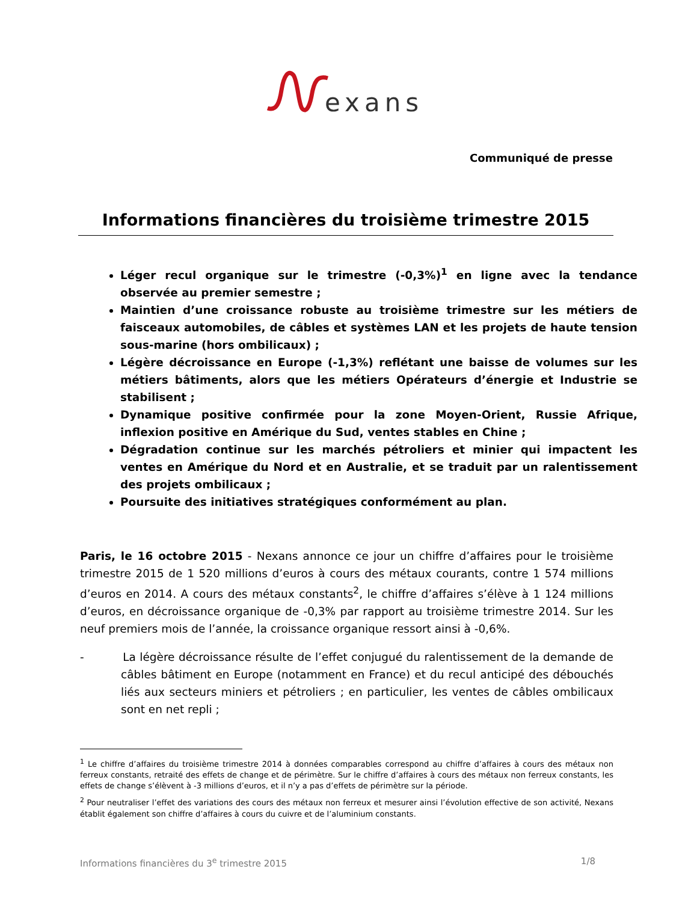exans
Communiqué de presse
Informations financières du troisième trimestre 2015
Léger recul organique sur le trimestre (-0,3%)<sup>1</sup> en ligne avec la tendance observée au premier semestre ;
Maintien d’une croissance robuste au troisième trimestre sur les métiers de faisceaux automobiles, de câbles et systèmes LAN et les projets de haute tension sous-marine (hors ombilicaux) ;
Légère décroissance en Europe (-1,3%) reflétant une baisse de volumes sur les métiers bâtiments, alors que les métiers Opérateurs d’énergie et Industrie se stabilisent ;
Dynamique positive confirmée pour la zone Moyen-Orient, Russie Afrique, inflexion positive en Amérique du Sud, ventes stables en Chine ;
Dégradation continue sur les marchés pétroliers et minier qui impactent les ventes en Amérique du Nord et en Australie, et se traduit par un ralentissement des projets ombilicaux ;
Poursuite des initiatives stratégiques conformément au plan.
Paris, le 16 octobre 2015 - Nexans annonce ce jour un chiffre d’affaires pour le troisième trimestre 2015 de 1 520 millions d’euros à cours des métaux courants, contre 1 574 millions d’euros en 2014. A cours des métaux constants<sup>2</sup>, le chiffre d’affaires s’élève à 1 124 millions d’euros, en décroissance organique de -0,3% par rapport au troisième trimestre 2014. Sur les neuf premiers mois de l’année, la croissance organique ressort ainsi à -0,6%.
- La légère décroissance résulte de l’effet conjugué du ralentissement de la demande de câbles bâtiment en Europe (notamment en France) et du recul anticipé des débouchés liés aux secteurs miniers et pétroliers ; en particulier, les ventes de câbles ombilicaux sont en net repli ;
<sup>1</sup> Le chiffre d’affaires du troisième trimestre 2014 à données comparables correspond au chiffre d’affaires à cours des métaux non ferreux constants, retraité des effets de change et de périmètre. Sur le chiffre d’affaires à cours des métaux non ferreux constants, les effets de change s’élèvent à -3 millions d’euros, et il n’y a pas d’effets de périmètre sur la période.
<sup>2</sup> Pour neutraliser l’effet des variations des cours des métaux non ferreux et mesurer ainsi l’évolution effective de son activité, Nexans établit également son chiffre d’affaires à cours du cuivre et de l’aluminium constants.
Informations financières du 3<sup>e</sup> trimestre 2015 1/8